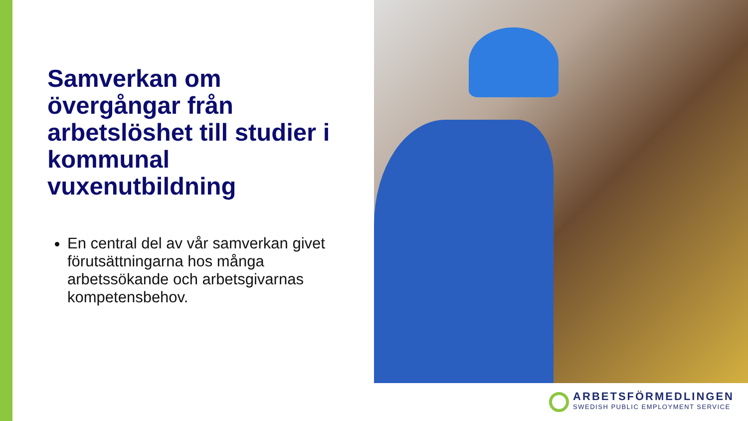Samverkan om övergångar från arbetslöshet till studier i kommunal vuxenutbildning
En central del av vår samverkan givet förutsättningarna hos många arbetssökande och arbetsgivarnas kompetensbehov.
ARBETSFÖRMEDLINGEN
SWEDISH PUBLIC EMPLOYMENT SERVICE